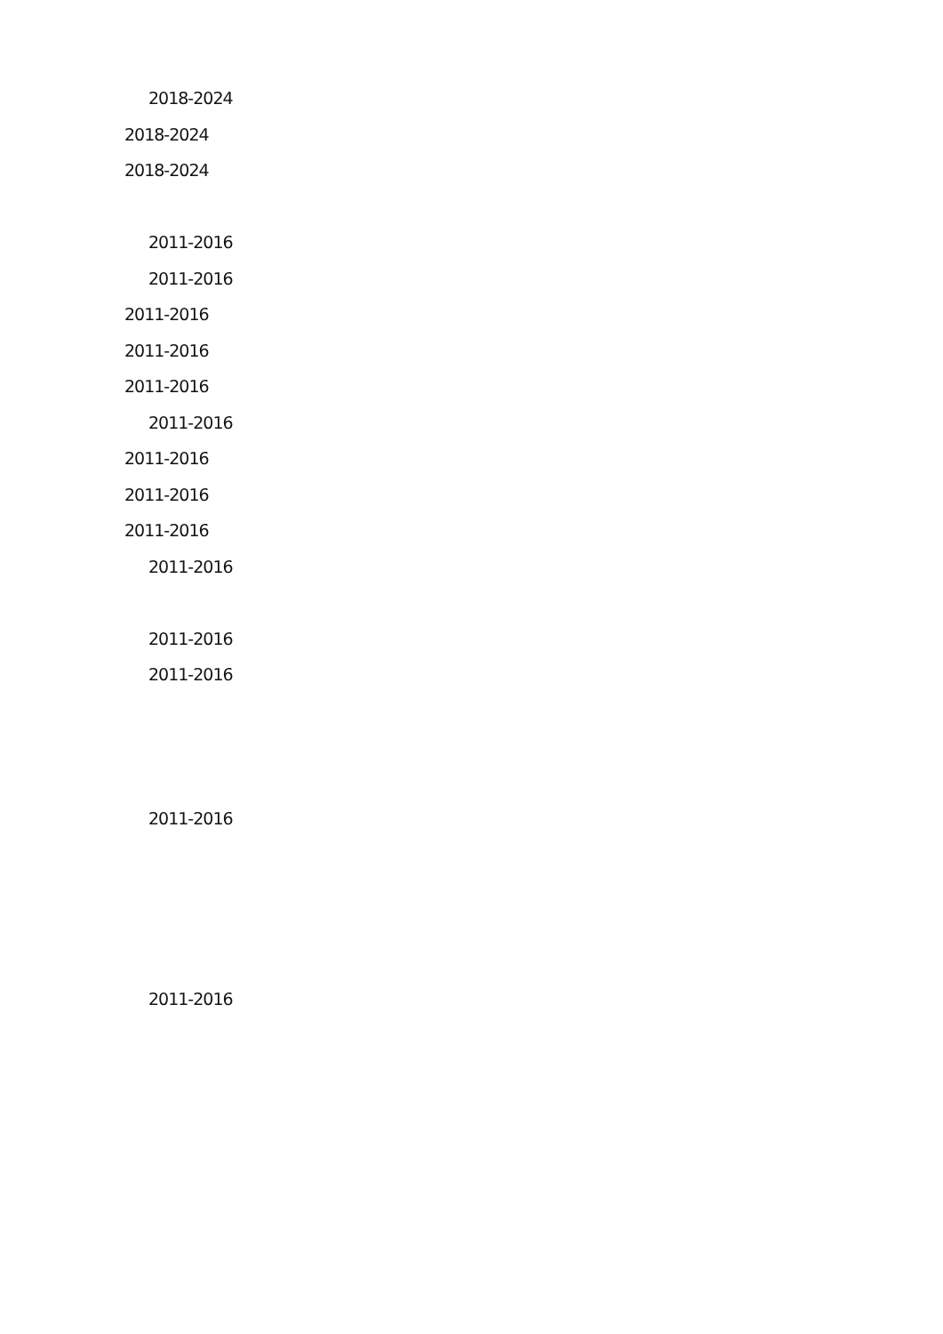2018-2024
2018-2024
2018-2024
2011-2016
2011-2016
2011-2016
2011-2016
2011-2016
2011-2016
2011-2016
2011-2016
2011-2016
2011-2016
2011-2016
2011-2016
2011-2016
2011-2016